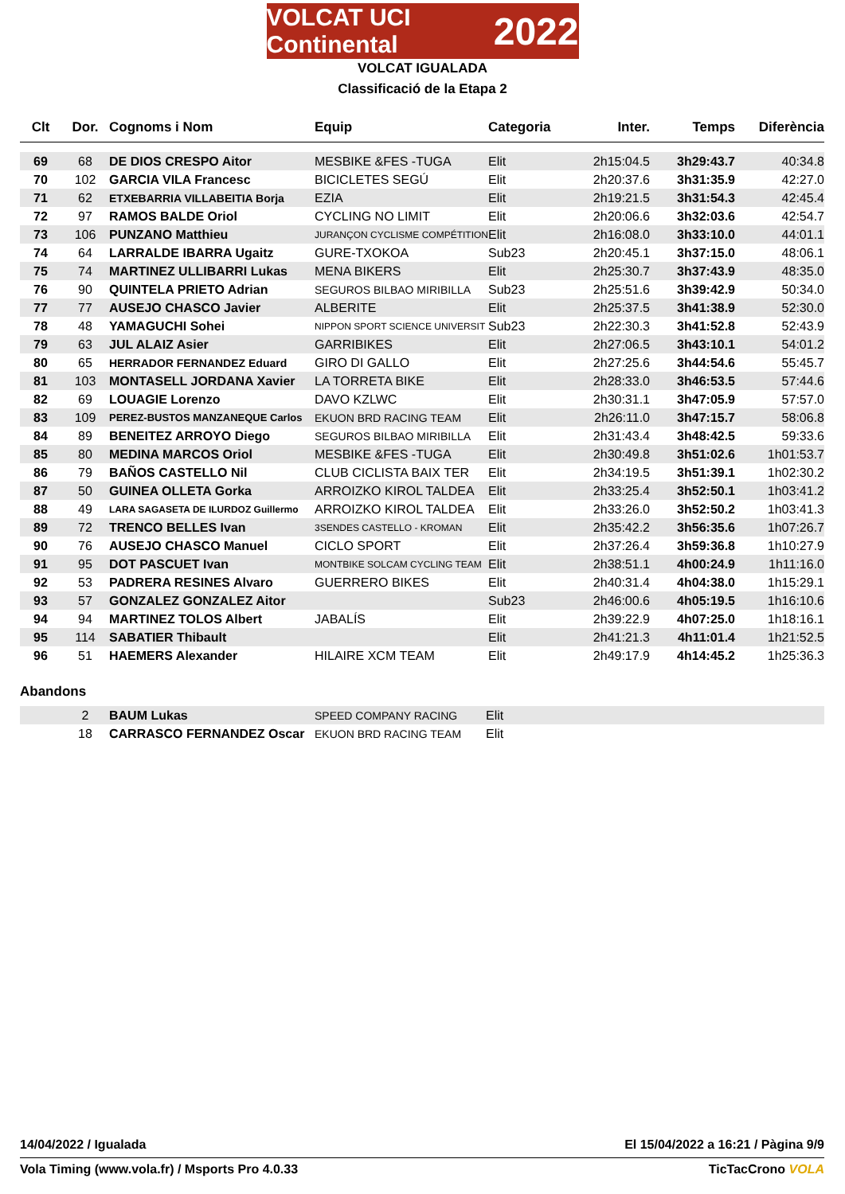VOLCAT UCI Continental 2022
VOLCAT IGUALADA
Classificació de la Etapa 2
| Clt | Dor. | Cognoms i Nom | Equip | Categoria | Inter. | Temps | Diferència |
| --- | --- | --- | --- | --- | --- | --- | --- |
| 69 | 68 | DE DIOS CRESPO Aitor | MESBIKE &FES -TUGA | Elit | 2h15:04.5 | 3h29:43.7 | 40:34.8 |
| 70 | 102 | GARCIA VILA Francesc | BICICLETES SEGÚ | Elit | 2h20:37.6 | 3h31:35.9 | 42:27.0 |
| 71 | 62 | ETXEBARRIA VILLABEITIA Borja | EZIA | Elit | 2h19:21.5 | 3h31:54.3 | 42:45.4 |
| 72 | 97 | RAMOS BALDE Oriol | CYCLING NO LIMIT | Elit | 2h20:06.6 | 3h32:03.6 | 42:54.7 |
| 73 | 106 | PUNZANO Matthieu | JURANÇON CYCLISME COMPÉTITION | Elit | 2h16:08.0 | 3h33:10.0 | 44:01.1 |
| 74 | 64 | LARRALDE IBARRA Ugaitz | GURE-TXOKOA | Sub23 | 2h20:45.1 | 3h37:15.0 | 48:06.1 |
| 75 | 74 | MARTINEZ ULLIBARRI Lukas | MENA BIKERS | Elit | 2h25:30.7 | 3h37:43.9 | 48:35.0 |
| 76 | 90 | QUINTELA PRIETO Adrian | SEGUROS BILBAO MIRIBILLA | Sub23 | 2h25:51.6 | 3h39:42.9 | 50:34.0 |
| 77 | 77 | AUSEJO CHASCO Javier | ALBERITE | Elit | 2h25:37.5 | 3h41:38.9 | 52:30.0 |
| 78 | 48 | YAMAGUCHI Sohei | NIPPON SPORT SCIENCE UNIVERSIT | Sub23 | 2h22:30.3 | 3h41:52.8 | 52:43.9 |
| 79 | 63 | JUL ALAIZ Asier | GARRIBIKES | Elit | 2h27:06.5 | 3h43:10.1 | 54:01.2 |
| 80 | 65 | HERRADOR FERNANDEZ Eduard | GIRO DI GALLO | Elit | 2h27:25.6 | 3h44:54.6 | 55:45.7 |
| 81 | 103 | MONTASELL JORDANA Xavier | LA TORRETA BIKE | Elit | 2h28:33.0 | 3h46:53.5 | 57:44.6 |
| 82 | 69 | LOUAGIE Lorenzo | DAVO KZLWC | Elit | 2h30:31.1 | 3h47:05.9 | 57:57.0 |
| 83 | 109 | PEREZ-BUSTOS MANZANEQUE Carlos | EKUON BRD RACING TEAM | Elit | 2h26:11.0 | 3h47:15.7 | 58:06.8 |
| 84 | 89 | BENEITEZ ARROYO Diego | SEGUROS BILBAO MIRIBILLA | Elit | 2h31:43.4 | 3h48:42.5 | 59:33.6 |
| 85 | 80 | MEDINA MARCOS Oriol | MESBIKE &FES -TUGA | Elit | 2h30:49.8 | 3h51:02.6 | 1h01:53.7 |
| 86 | 79 | BAÑOS CASTELLO Nil | CLUB CICLISTA BAIX TER | Elit | 2h34:19.5 | 3h51:39.1 | 1h02:30.2 |
| 87 | 50 | GUINEA OLLETA Gorka | ARROIZKO KIROL TALDEA | Elit | 2h33:25.4 | 3h52:50.1 | 1h03:41.2 |
| 88 | 49 | LARA SAGASETA DE ILURDOZ Guillermo | ARROIZKO KIROL TALDEA | Elit | 2h33:26.0 | 3h52:50.2 | 1h03:41.3 |
| 89 | 72 | TRENCO BELLES Ivan | 3SENDES CASTELLO - KROMAN | Elit | 2h35:42.2 | 3h56:35.6 | 1h07:26.7 |
| 90 | 76 | AUSEJO CHASCO Manuel | CICLO SPORT | Elit | 2h37:26.4 | 3h59:36.8 | 1h10:27.9 |
| 91 | 95 | DOT PASCUET Ivan | MONTBIKE SOLCAM CYCLING TEAM | Elit | 2h38:51.1 | 4h00:24.9 | 1h11:16.0 |
| 92 | 53 | PADRERA RESINES Alvaro | GUERRERO BIKES | Elit | 2h40:31.4 | 4h04:38.0 | 1h15:29.1 |
| 93 | 57 | GONZALEZ GONZALEZ Aitor | | Sub23 | 2h46:00.6 | 4h05:19.5 | 1h16:10.6 |
| 94 | 94 | MARTINEZ TOLOS Albert | JABALÍS | Elit | 2h39:22.9 | 4h07:25.0 | 1h18:16.1 |
| 95 | 114 | SABATIER Thibault | | Elit | 2h41:21.3 | 4h11:01.4 | 1h21:52.5 |
| 96 | 51 | HAEMERS Alexander | HILAIRE XCM TEAM | Elit | 2h49:17.9 | 4h14:45.2 | 1h25:36.3 |
Abandons
| | 2 | BAUM Lukas | SPEED COMPANY RACING | Elit |
| | 18 | CARRASCO FERNANDEZ Oscar | EKUON BRD RACING TEAM | Elit |
14/04/2022 / Igualada El 15/04/2022 a 16:21 / Pàgina 9/9
Vola Timing (www.vola.fr) / Msports Pro 4.0.33 TicTacCrono VOLA